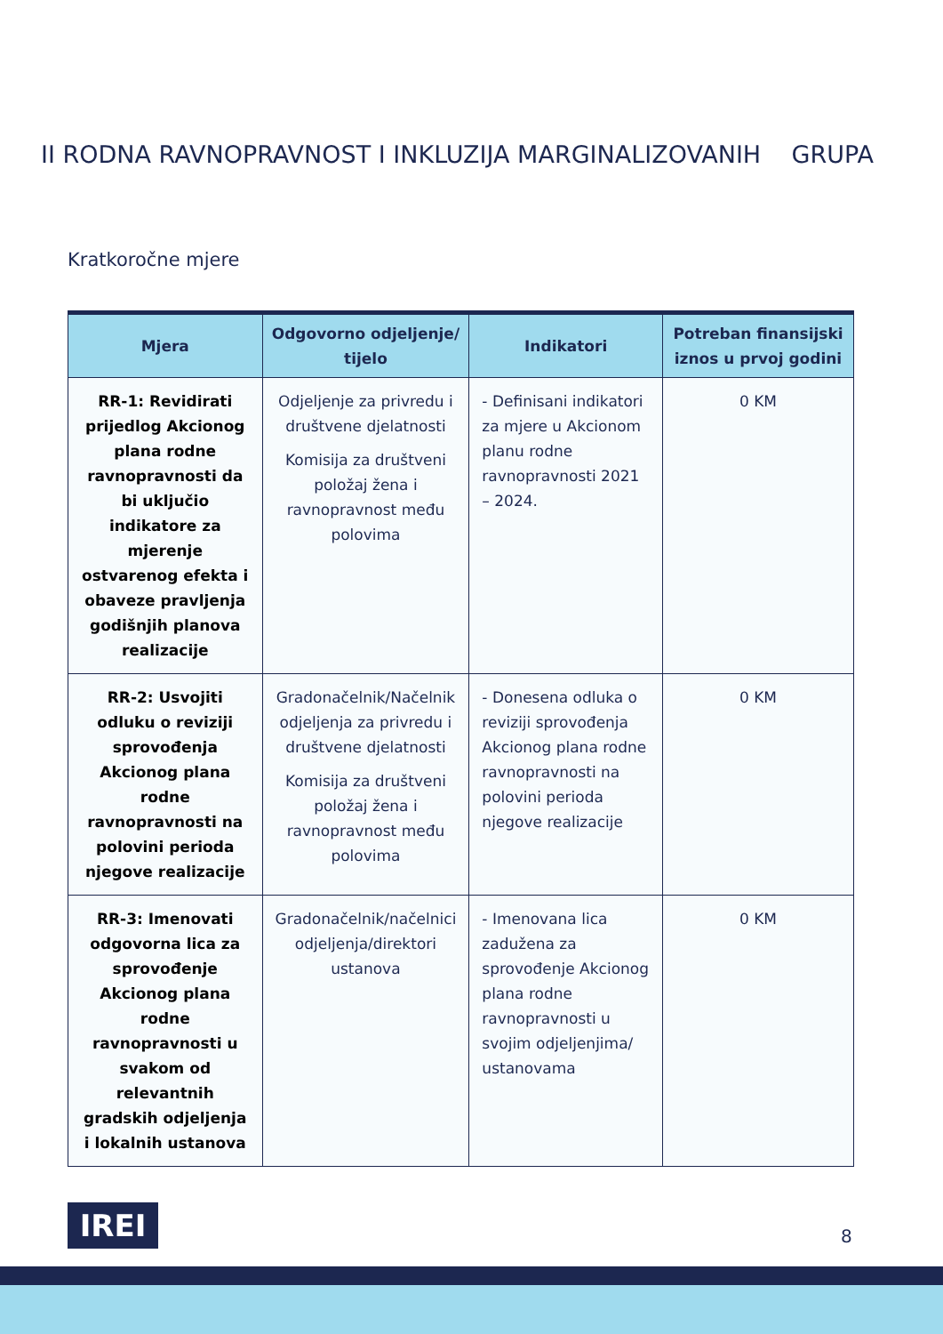II RODNA RAVNOPRAVNOST I INKLUZIJA MARGINALIZOVANIH GRUPA
Kratkoročne mjere
| Mjera | Odgovorno odjeljenje/ tijelo | Indikatori | Potreban finansijski iznos u prvoj godini |
| --- | --- | --- | --- |
| RR-1: Revidirati prijedlog Akcionog plana rodne ravnopravnosti da bi uključio indikatore za mjerenje ostvarenog efekta i obaveze pravljenja godišnjih planova realizacije | Odjeljenje za privredu i društvene djelatnosti Komisija za društveni položaj žena i ravnopravnost među polovima | - Definisani indikatori za mjere u Akcionom planu rodne ravnopravnosti 2021 – 2024. | 0 KM |
| RR-2: Usvojiti odluku o reviziji sprovođenja Akcionog plana rodne ravnopravnosti na polovini perioda njegove realizacije | Gradonačelnik/Načelnik odjeljenja za privredu i društvene djelatnosti Komisija za društveni položaj žena i ravnopravnost među polovima | - Donesena odluka o reviziji sprovođenja Akcionog plana rodne ravnopravnosti na polovini perioda njegove realizacije | 0 KM |
| RR-3: Imenovati odgovorna lica za sprovođenje Akcionog plana rodne ravnopravnosti u svakom od relevantnih gradskih odjeljenja i lokalnih ustanova | Gradonačelnik/načelnici odjeljenja/direktori ustanova | - Imenovana lica zadužena za sprovođenje Akcionog plana rodne ravnopravnosti u svojim odjeljenjima/ ustanovama | 0 KM |
IREI 8